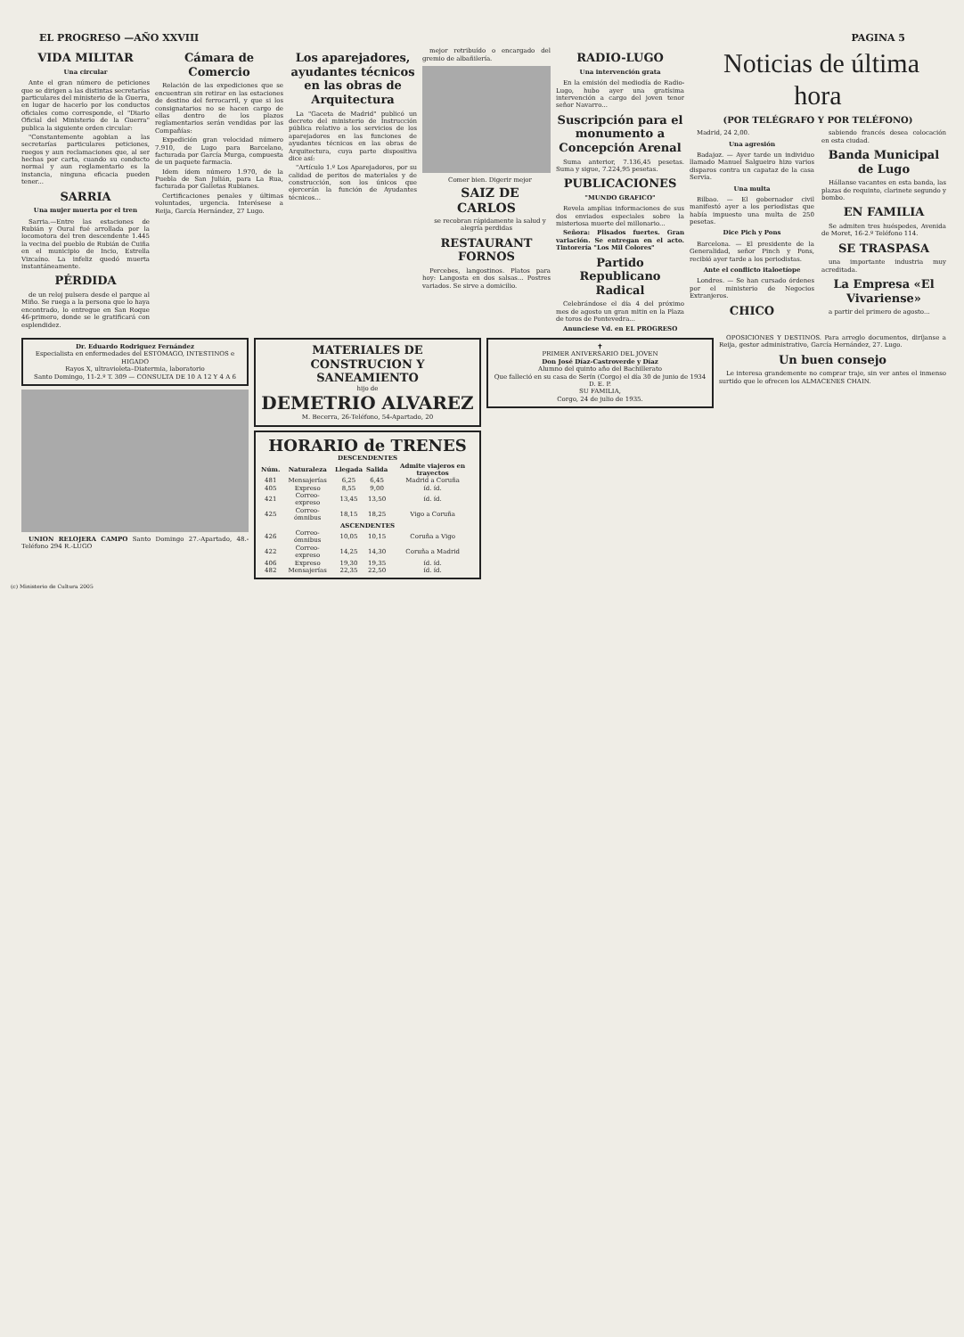EL PROGRESO —AÑO XXVIII PAGINA 5
VIDA MILITAR
Una circular
Ante el gran número de peticiones que se dirigen a las distintas secretarías particulares del ministerio de la Guerra, en lugar de hacerlo por los conductos oficiales como corresponde, el "Diario Oficial del Ministerio de la Guerra" publica la siguiente orden circular:
"Constantemente agobian a las secretarías particulares peticiones, ruegos y aun reclamaciones que, al ser hechas por carta, cuando su conducto normal y aun reglamentario es la instancia, ninguna eficacia pueden tener...
SARRIA
Una mujer muerta por el tren
Sarria.—Entre las estaciones de Rubián y Oural fué arrollada por la locomotora del tren descendente 1.445 la vecina del pueblo de Rubián de Cuiña en el municipio de Incio, Estrella Vizcaíno. La infeliz quedó muerta instantáneamente.
PÉRDIDA
de un reloj pulsera desde el parque al Miño. Se ruega a la persona que lo haya encontrado, lo entregue en San Roque 46-primero, donde se le gratificará con esplendidez.
Cámara de Comercio
Relación de las expediciones que se encuentran sin retirar en las estaciones de destino del ferrocarril, y que si los consignatarios no se hacen cargo de ellas dentro de los plazos reglamentarios serán vendidas por las Compañías:
Expedición gran velocidad número 7.910, de Lugo para Barcelano, facturada por García Murga, compuesta de un paquete farmacia.
Idem ídem número 1.970, de la Puebla de San Julián, para La Rua, facturada por Galletas Rubianes.
Certificaciones penales y últimas voluntades, urgencia. Interésese a Reija, García Hernández, 27 Lugo.
Los aparejadores, ayudantes técnicos en las obras de Arquitectura
La "Gaceta de Madrid" publicó un decreto del ministerio de Instrucción pública relativo a los servicios de los aparejadores en las funciones de ayudantes técnicos en las obras de Arquitectura, cuya parte dispositiva dice así:
"Artículo 1.º Los Aparejadores, por su calidad de peritos de materiales y de construcción, son los únicos que ejercerán la función de Ayudantes técnicos...
mejor retribuído o encargado del gremio de albañilería.
Comer bien. Digerir mejor
SAIZ DE CARLOS
se recobran rápidamente la salud y alegría perdidas
RESTAURANT FORNOS
Percebes, langostinos. Platos para hoy: Langosta en dos salsas... Postres variados. Se sirve a domicilio.
RADIO-LUGO
Una intervención grata
En la emisión del mediodía de Radio-Lugo, hubo ayer una gratísima intervención a cargo del joven tenor señor Navarro...
Suscripción para el monumento a Concepción Arenal
Suma anterior, 7.136,45 pesetas. Suma y sigue, 7.224,95 pesetas.
PUBLICACIONES
"MUNDO GRAFICO"
Revela amplias informaciones de sus dos enviados especiales sobre la misteriosa muerte del millonario...
Señora: Plisados fuertes. Gran variación. Se entregan en el acto. Tintorería "Los Mil Colores"
Partido Republicano Radical
Celebrándose el día 4 del próximo mes de agosto un gran mitin en la Plaza de toros de Pontevedra...
Anunciese Vd. en EL PROGRESO
Noticias de última hora
(POR TELÉGRAFO Y POR TELÉFONO)
Madrid, 24 2,00.
Una agresión
Badajoz. — Ayer tarde un individuo llamado Manuel Salgueiro hizo varios disparos contra un capataz de la casa Servia.
Una multa
Bilbao. — El gobernador civil manifestó ayer a los periodistas que había impuesto una multa de 250 pesetas.
Dice Pich y Pons
Barcelona. — El presidente de la Generalidad, señor Pinch y Pons, recibió ayer tarde a los periodistas.
Ante el conflicto italoetíope
Londres. — Se han cursado órdenes por el ministerio de Negocios Extranjeros.
CHICO
sabiendo francés desea colocación en esta ciudad.
Banda Municipal de Lugo
Hállanse vacantes en esta banda, las plazas de requinto, clarinete segundo y bombo.
EN FAMILIA
Se admiten tres huéspedes, Avenida de Moret, 16-2.º Teléfono 114.
SE TRASPASA
una importante industria muy acreditada.
La Empresa «El Vivariense»
a partir del primero de agosto...
Dr. Eduardo Rodriguez Fernández
Especialista en enfermedades del ESTOMAGO, INTESTINOS e HIGADO
Rayos X, ultravioleta–Diatermia, laboratorio
Santo Domingo, 11-2.º T. 309 — CONSULTA DE 10 A 12 Y 4 A 6
UNION RELOJERA CAMPO Santo Domingo 27.-Apartado, 48.-Teléfono 294 R.-LUGO
MATERIALES DE CONSTRUCION Y SANEAMIENTO
hijo de
DEMETRIO ALVAREZ
M. Becerra, 26-Teléfono, 54-Apartado, 20
HORARIO de TRENES
| DESCENDENTES | | | | |
| --- | --- | --- | --- | --- |
| Núm. | Naturaleza | Llegada | Salida | Admite viajeros en trayectos |
| 481 | Mensajerías | 6,25 | 6,45 | Madrid a Coruña |
| 405 | Expreso | 8,55 | 9,00 | íd. íd. |
| 421 | Correo-expreso | 13,45 | 13,50 | íd. íd. |
| 425 | Correo-ómnibus | 18,15 | 18,25 | Vigo a Coruña |
| ASCENDENTES | | | | |
| 426 | Correo-ómnibus | 10,05 | 10,15 | Coruña a Vigo |
| 422 | Correo-expreso | 14,25 | 14,30 | Coruña a Madrid |
| 406 | Expreso | 19,30 | 19,35 | íd. íd. |
| 482 | Mensajerías | 22,35 | 22,50 | íd. íd. |
✝
PRIMER ANIVERSARIO DEL JOVEN
Don José Díaz-Castroverde y Díaz
Alumno del quinto año del Bachillerato
Que falleció en su casa de Serín (Corgo) el día 30 de junio de 1934
D. E. P.
SU FAMILIA,
Corgo, 24 de julio de 1935.
OPOSICIONES Y DESTINOS. Para arreglo documentos, diríjanse a Reija, gestor administrativo, García Hernández, 27. Lugo.
Un buen consejo
Le interesa grandemente no comprar traje, sin ver antes el inmenso surtido que le ofrecen los ALMACENES CHAIN.
(c) Ministerio de Cultura 2005